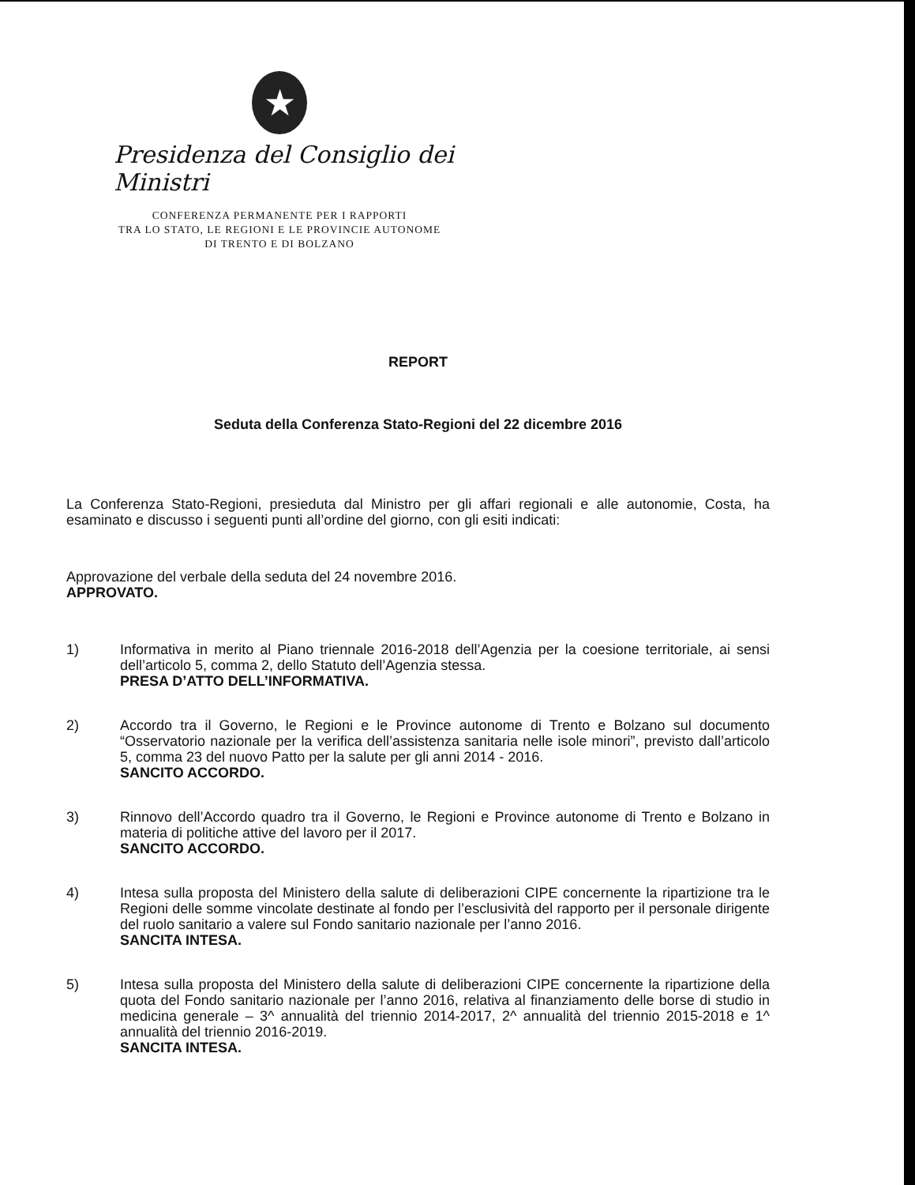★
Presidenza del Consiglio dei Ministri
CONFERENZA PERMANENTE PER I RAPPORTI
TRA LO STATO, LE REGIONI E LE PROVINCIE AUTONOME
DI TRENTO E DI BOLZANO
REPORT
Seduta della Conferenza Stato-Regioni del 22 dicembre 2016
La Conferenza Stato-Regioni, presieduta dal Ministro per gli affari regionali e alle autonomie, Costa, ha esaminato e discusso i seguenti punti all’ordine del giorno, con gli esiti indicati:
Approvazione del verbale della seduta del 24 novembre 2016.
APPROVATO.
1)
Informativa in merito al Piano triennale 2016-2018 dell’Agenzia per la coesione territoriale, ai sensi dell’articolo 5, comma 2, dello Statuto dell’Agenzia stessa.
PRESA D’ATTO DELL’INFORMATIVA.
2)
Accordo tra il Governo, le Regioni e le Province autonome di Trento e Bolzano sul documento “Osservatorio nazionale per la verifica dell’assistenza sanitaria nelle isole minori”, previsto dall’articolo 5, comma 23 del nuovo Patto per la salute per gli anni 2014 - 2016.
SANCITO ACCORDO.
3)
Rinnovo dell’Accordo quadro tra il Governo, le Regioni e Province autonome di Trento e Bolzano in materia di politiche attive del lavoro per il 2017.
SANCITO ACCORDO.
4)
Intesa sulla proposta del Ministero della salute di deliberazioni CIPE concernente la ripartizione tra le Regioni delle somme vincolate destinate al fondo per l’esclusività del rapporto per il personale dirigente del ruolo sanitario a valere sul Fondo sanitario nazionale per l’anno 2016.
SANCITA INTESA.
5)
Intesa sulla proposta del Ministero della salute di deliberazioni CIPE concernente la ripartizione della quota del Fondo sanitario nazionale per l’anno 2016, relativa al finanziamento delle borse di studio in medicina generale – 3^ annualità del triennio 2014-2017, 2^ annualità del triennio 2015-2018 e 1^ annualità del triennio 2016-2019.
SANCITA INTESA.